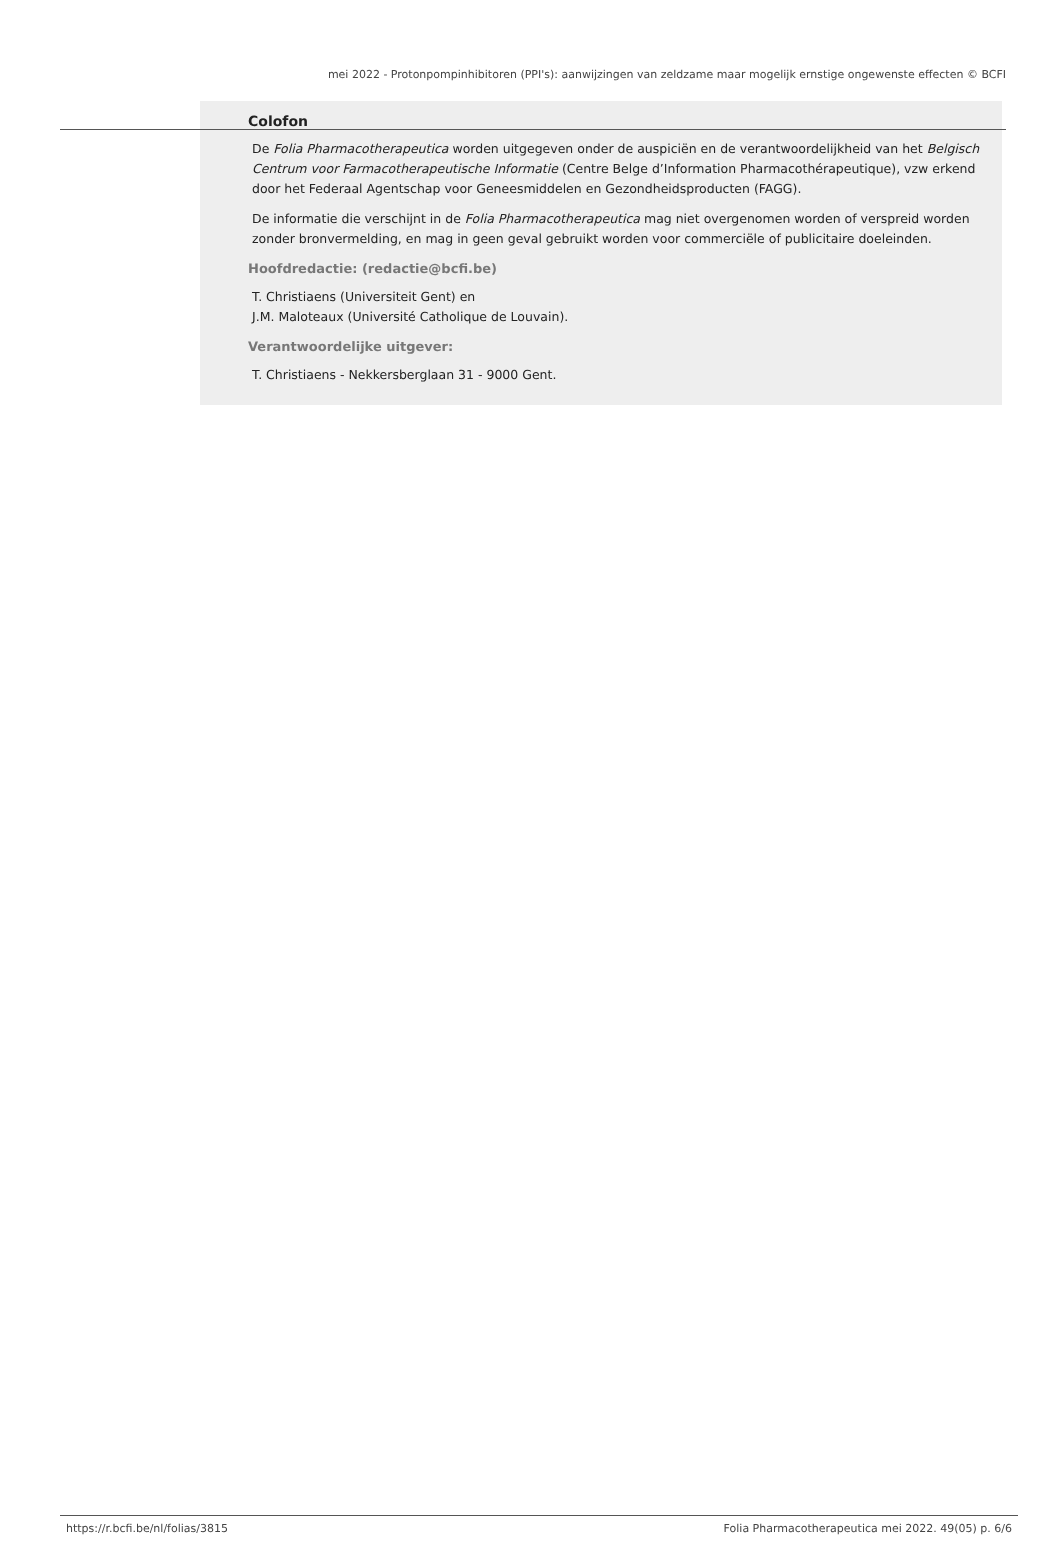mei 2022 - Protonpompinhibitoren (PPI's): aanwijzingen van zeldzame maar mogelijk ernstige ongewenste effecten © BCFI
Colofon
De Folia Pharmacotherapeutica worden uitgegeven onder de auspiciën en de verantwoordelijkheid van het Belgisch Centrum voor Farmacotherapeutische Informatie (Centre Belge d’Information Pharmacothérapeutique), vzw erkend door het Federaal Agentschap voor Geneesmiddelen en Gezondheidsproducten (FAGG).
De informatie die verschijnt in de Folia Pharmacotherapeutica mag niet overgenomen worden of verspreid worden zonder bronvermelding, en mag in geen geval gebruikt worden voor commerciële of publicitaire doeleinden.
Hoofdredactie: (redactie@bcfi.be)
T. Christiaens (Universiteit Gent) en
J.M. Maloteaux (Université Catholique de Louvain).
Verantwoordelijke uitgever:
T. Christiaens - Nekkersberglaan 31 - 9000 Gent.
https://r.bcfi.be/nl/folias/3815 Folia Pharmacotherapeutica mei 2022. 49(05) p. 6/6